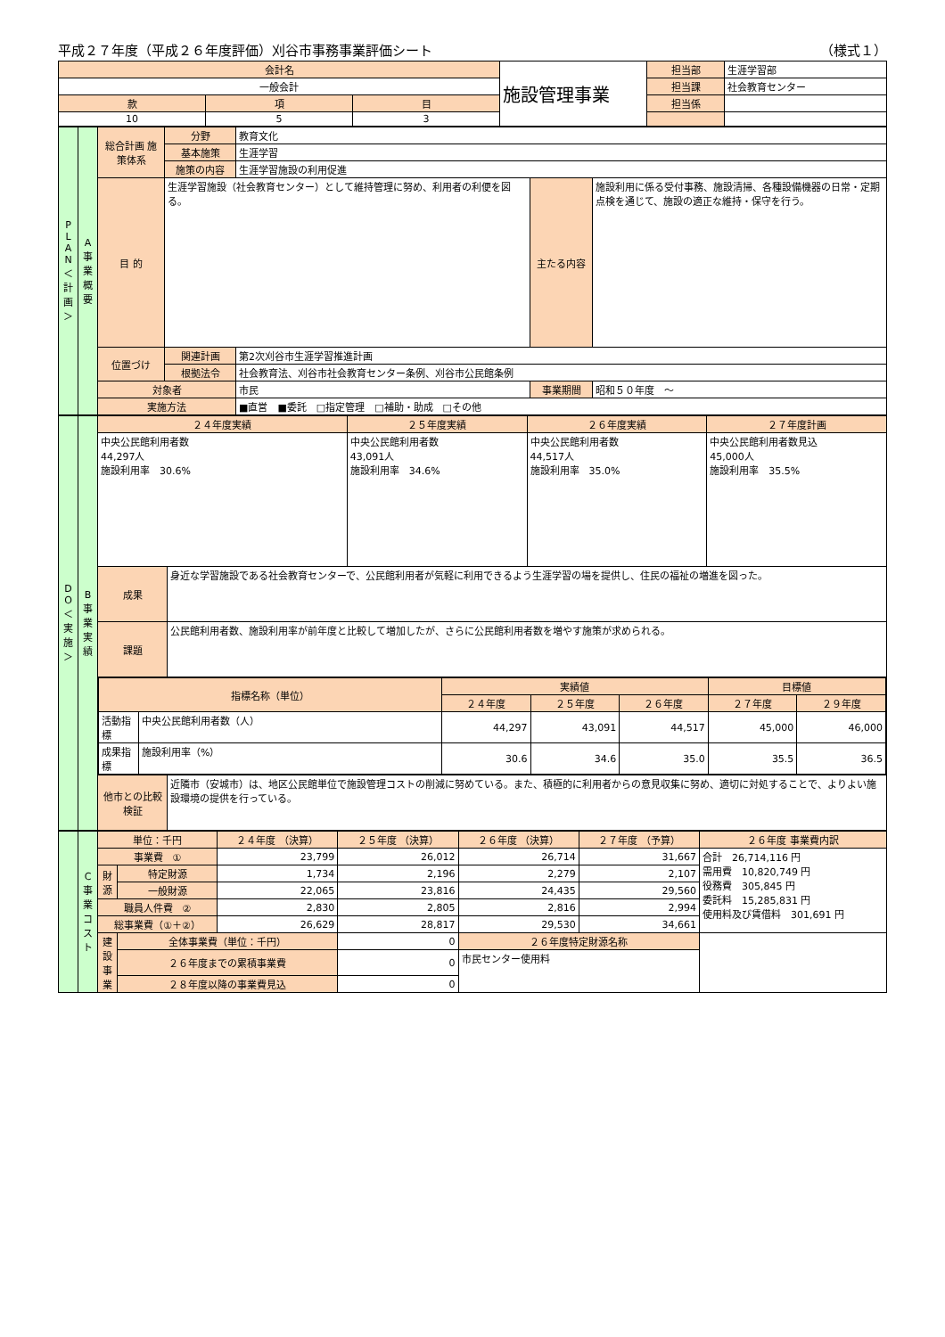平成２７年度（平成２６年度評価）刈谷市事務事業評価シート （様式１）
| 会計名 | | | 施設管理事業 | 担当部 | 生涯学習部 |
| 一般会計 | | | | 担当課 | 社会教育センター |
| 款 | 項 | 目 | | 担当係 | |
| 10 | 5 | 3 | | | |
| P L A N ＜計画＞ | A 事業概要 | 総合計画 施策体系 | 分野 | 教育文化 | | |
| | | | 基本施策 | 生涯学習 | | |
| | | | 施策の内容 | 生涯学習施設の利用促進 | | |
| | | 目 的 | 生涯学習施設（社会教育センター）として維持管理に努め、利用者の利便を図る。 | | 主たる内容 | 施設利用に係る受付事務、施設清掃、各種設備機器の日常・定期点検を通じて、施設の適正な維持・保守を行う。 |
| | | 位置づけ | 関連計画 | 第2次刈谷市生涯学習推進計画 | | |
| | | | 根拠法令 | 社会教育法、刈谷市社会教育センター条例、刈谷市公民館条例 | | |
| | | 対象者 | | 市民 | 事業期間 | 昭和５０年度 ～ |
| | | 実施方法 | | ■直営 ■委託 □指定管理 □補助・助成 □その他 | | |
| D O ＜実施＞ | B 事業実績 | ２４年度実績 | | ２５年度実績 | ２６年度実績 | ２７年度計画 |
| | | 中央公民館利用者数 44,297人 施設利用率 30.6% | | 中央公民館利用者数 43,091人 施設利用率 34.6% | 中央公民館利用者数 44,517人 施設利用率 35.0% | 中央公民館利用者数見込 45,000人 施設利用率 35.5% |
| | | 成果 | 身近な学習施設である社会教育センターで、公民館利用者が気軽に利用できるよう生涯学習の場を提供し、住民の福祉の増進を図った。 | | | |
| | | 課題 | 公民館利用者数、施設利用率が前年度と比較して増加したが、さらに公民館利用者数を増やす施策が求められる。 | | | |
| | | / 指標名称（単位） / / 実績値 / / / 目標値 / / / / / ２４年度 / ２５年度 / ２６年度 / ２７年度 / ２９年度 / / 活動指標 / 中央公民館利用者数（人） / 44,297 / 43,091 / 44,517 / 45,000 / 46,000 / / 成果指標 / 施設利用率（%） / 30.6 / 34.6 / 35.0 / 35.5 / 36.5 / | | | | |
| | | 他市との比較検証 | 近隣市（安城市）は、地区公民館単位で施設管理コストの削減に努めている。また、積極的に利用者からの意見収集に努め、適切に対処することで、よりよい施設環境の提供を行っている。 | | | |
| | C 事業コスト | 単位：千円 | | ２４年度 （決算） | ２５年度 （決算） | ２６年度 （決算） | ２７年度 （予算） | ２６年度 事業費内訳 |
| | | 事業費 ① | | 23,799 | 26,012 | 26,714 | 31,667 | 合計 26,714,116 円 需用費 10,820,749 円 役務費 305,845 円 委託料 15,285,831 円 使用料及び賃借料 301,691 円 |
| | | 財源 | 特定財源 | 1,734 | 2,196 | 2,279 | 2,107 | |
| | | | 一般財源 | 22,065 | 23,816 | 24,435 | 29,560 | |
| | | 職員人件費 ② | | 2,830 | 2,805 | 2,816 | 2,994 | |
| | | 総事業費（①＋②） | | 26,629 | 28,817 | 29,530 | 34,661 | |
| | | 建設事業 | 全体事業費（単位：千円） | | 0 | ２６年度特定財源名称 | | |
| | | | ２６年度までの累積事業費 | | 0 | 市民センター使用料 | | |
| | | | ２８年度以降の事業費見込 | | 0 | | | |